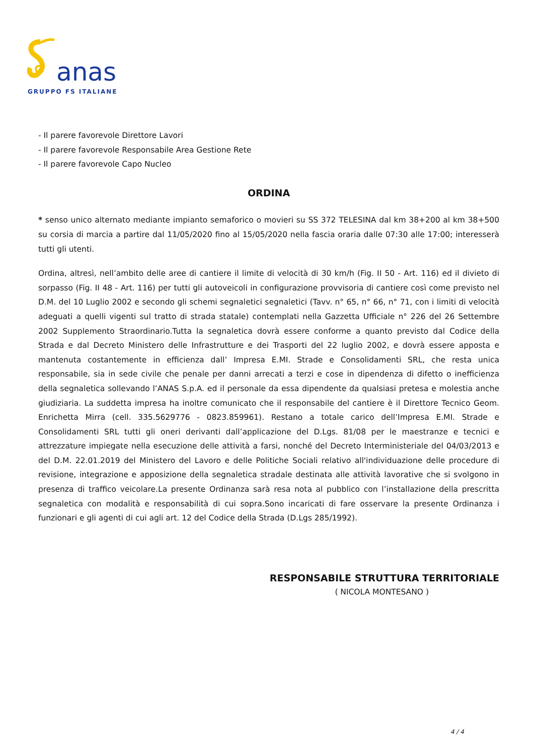anas
GRUPPO FS ITALIANE
- Il parere favorevole Direttore Lavori
- Il parere favorevole Responsabile Area Gestione Rete
- Il parere favorevole Capo Nucleo
ORDINA
* senso unico alternato mediante impianto semaforico o movieri su SS 372 TELESINA dal km 38+200 al km 38+500 su corsia di marcia a partire dal 11/05/2020 fino al 15/05/2020 nella fascia oraria dalle 07:30 alle 17:00; interesserà tutti gli utenti.
Ordina, altresì, nell’ambito delle aree di cantiere il limite di velocità di 30 km/h (Fig. II 50 - Art. 116) ed il divieto di sorpasso (Fig. II 48 - Art. 116) per tutti gli autoveicoli in configurazione provvisoria di cantiere così come previsto nel D.M. del 10 Luglio 2002 e secondo gli schemi segnaletici segnaletici (Tavv. n° 65, n° 66, n° 71, con i limiti di velocità adeguati a quelli vigenti sul tratto di strada statale) contemplati nella Gazzetta Ufficiale n° 226 del 26 Settembre 2002 Supplemento Straordinario.Tutta la segnaletica dovrà essere conforme a quanto previsto dal Codice della Strada e dal Decreto Ministero delle Infrastrutture e dei Trasporti del 22 luglio 2002, e dovrà essere apposta e mantenuta costantemente in efficienza dall’ Impresa E.MI. Strade e Consolidamenti SRL, che resta unica responsabile, sia in sede civile che penale per danni arrecati a terzi e cose in dipendenza di difetto o inefficienza della segnaletica sollevando l’ANAS S.p.A. ed il personale da essa dipendente da qualsiasi pretesa e molestia anche giudiziaria. La suddetta impresa ha inoltre comunicato che il responsabile del cantiere è il Direttore Tecnico Geom. Enrichetta Mirra (cell. 335.5629776 - 0823.859961). Restano a totale carico dell’Impresa E.MI. Strade e Consolidamenti SRL tutti gli oneri derivanti dall’applicazione del D.Lgs. 81/08 per le maestranze e tecnici e attrezzature impiegate nella esecuzione delle attività a farsi, nonché del Decreto Interministeriale del 04/03/2013 e del D.M. 22.01.2019 del Ministero del Lavoro e delle Politiche Sociali relativo all'individuazione delle procedure di revisione, integrazione e apposizione della segnaletica stradale destinata alle attività lavorative che si svolgono in presenza di traffico veicolare.La presente Ordinanza sarà resa nota al pubblico con l’installazione della prescritta segnaletica con modalità e responsabilità di cui sopra.Sono incaricati di fare osservare la presente Ordinanza i funzionari e gli agenti di cui agli art. 12 del Codice della Strada (D.Lgs 285/1992).
RESPONSABILE STRUTTURA TERRITORIALE
( NICOLA MONTESANO )
4 / 4